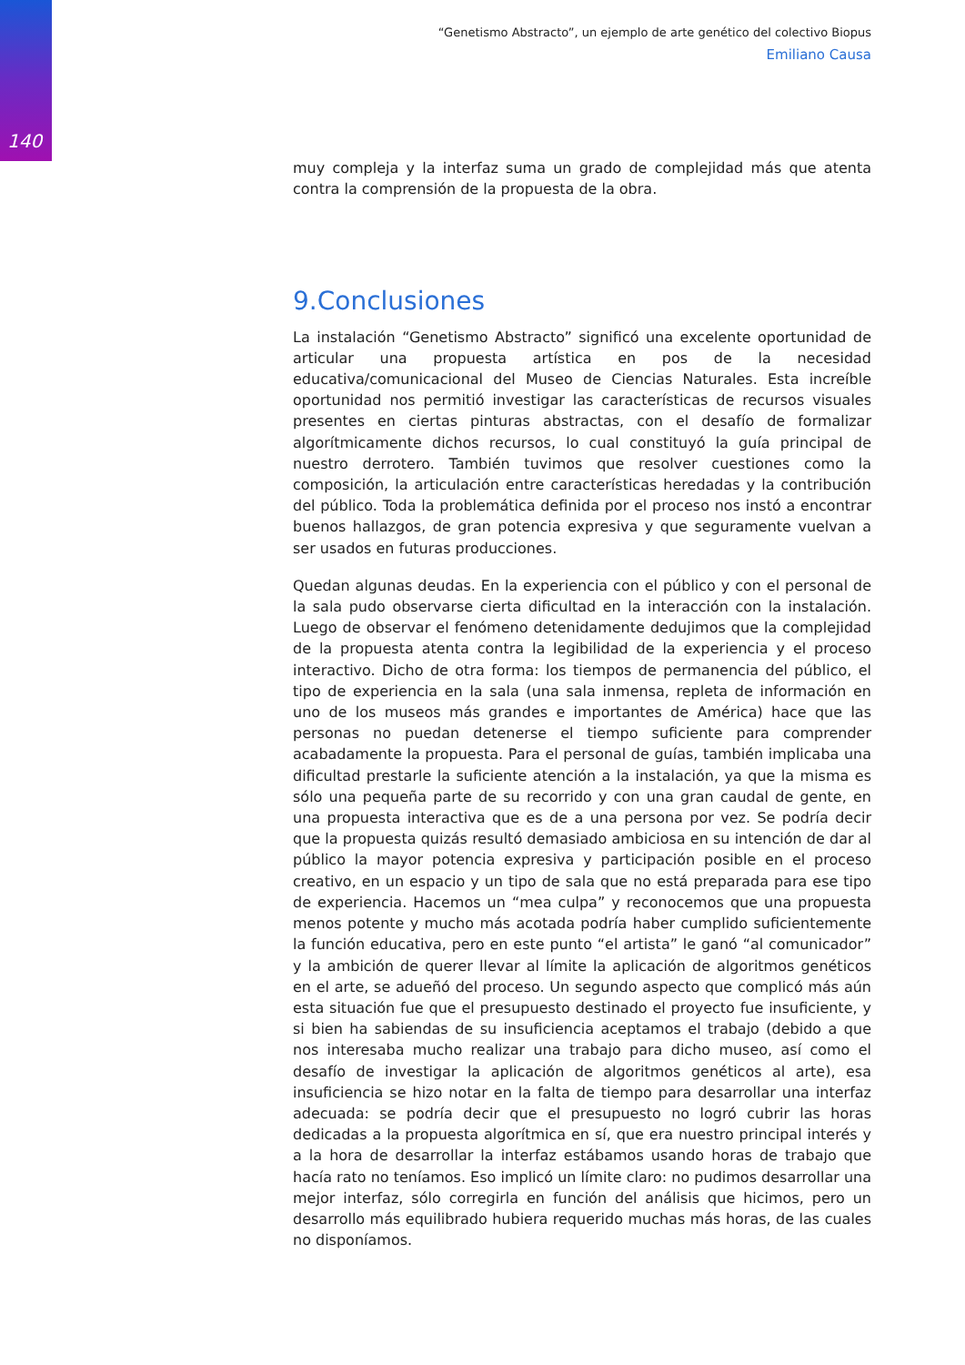140
“Genetismo Abstracto”, un ejemplo de arte genético del colectivo Biopus
Emiliano Causa
muy compleja y la interfaz suma un grado de complejidad más que atenta contra la comprensión de la propuesta de la obra.
9.Conclusiones
La instalación “Genetismo Abstracto” significó una excelente oportunidad de articular una propuesta artística en pos de la necesidad educativa/comunicacional del Museo de Ciencias Naturales. Esta increíble oportunidad nos permitió investigar las características de recursos visuales presentes en ciertas pinturas abstractas, con el desafío de formalizar algorítmicamente dichos recursos, lo cual constituyó la guía principal de nuestro derrotero. También tuvimos que resolver cuestiones como la composición, la articulación entre características heredadas y la contribución del público. Toda la problemática definida por el proceso nos instó a encontrar buenos hallazgos, de gran potencia expresiva y que seguramente vuelvan a ser usados en futuras producciones.
Quedan algunas deudas. En la experiencia con el público y con el personal de la sala pudo observarse cierta dificultad en la interacción con la instalación. Luego de observar el fenómeno detenidamente dedujimos que la complejidad de la propuesta atenta contra la legibilidad de la experiencia y el proceso interactivo. Dicho de otra forma: los tiempos de permanencia del público, el tipo de experiencia en la sala (una sala inmensa, repleta de información en uno de los museos más grandes e importantes de América) hace que las personas no puedan detenerse el tiempo suficiente para comprender acabadamente la propuesta. Para el personal de guías, también implicaba una dificultad prestarle la suficiente atención a la instalación, ya que la misma es sólo una pequeña parte de su recorrido y con una gran caudal de gente, en una propuesta interactiva que es de a una persona por vez. Se podría decir que la propuesta quizás resultó demasiado ambiciosa en su intención de dar al público la mayor potencia expresiva y participación posible en el proceso creativo, en un espacio y un tipo de sala que no está preparada para ese tipo de experiencia. Hacemos un “mea culpa” y reconocemos que una propuesta menos potente y mucho más acotada podría haber cumplido suficientemente la función educativa, pero en este punto “el artista” le ganó “al comunicador” y la ambición de querer llevar al límite la aplicación de algoritmos genéticos en el arte, se adueñó del proceso. Un segundo aspecto que complicó más aún esta situación fue que el presupuesto destinado el proyecto fue insuficiente, y si bien ha sabiendas de su insuficiencia aceptamos el trabajo (debido a que nos interesaba mucho realizar una trabajo para dicho museo, así como el desafío de investigar la aplicación de algoritmos genéticos al arte), esa insuficiencia se hizo notar en la falta de tiempo para desarrollar una interfaz adecuada: se podría decir que el presupuesto no logró cubrir las horas dedicadas a la propuesta algorítmica en sí, que era nuestro principal interés y a la hora de desarrollar la interfaz estábamos usando horas de trabajo que hacía rato no teníamos. Eso implicó un límite claro: no pudimos desarrollar una mejor interfaz, sólo corregirla en función del análisis que hicimos, pero un desarrollo más equilibrado hubiera requerido muchas más horas, de las cuales no disponíamos.